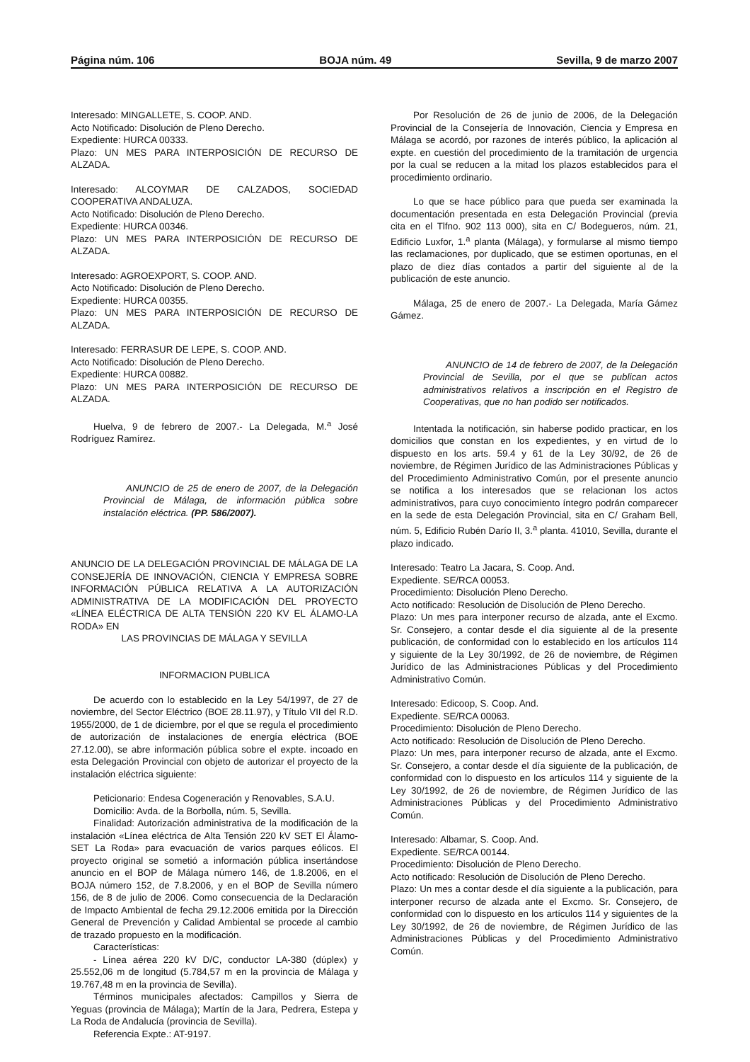Página núm. 106 BOJA núm. 49 Sevilla, 9 de marzo 2007
Interesado: MINGALLETE, S. COOP. AND.
Acto Notificado: Disolución de Pleno Derecho.
Expediente: HURCA 00333.
Plazo: UN MES PARA INTERPOSICIÓN DE RECURSO DE ALZADA.
Interesado: ALCOYMAR DE CALZADOS, SOCIEDAD COOPERATIVA ANDALUZA.
Acto Notificado: Disolución de Pleno Derecho.
Expediente: HURCA 00346.
Plazo: UN MES PARA INTERPOSICIÓN DE RECURSO DE ALZADA.
Interesado: AGROEXPORT, S. COOP. AND.
Acto Notificado: Disolución de Pleno Derecho.
Expediente: HURCA 00355.
Plazo: UN MES PARA INTERPOSICIÓN DE RECURSO DE ALZADA.
Interesado: FERRASUR DE LEPE, S. COOP. AND.
Acto Notificado: Disolución de Pleno Derecho.
Expediente: HURCA 00882.
Plazo: UN MES PARA INTERPOSICIÓN DE RECURSO DE ALZADA.
Huelva, 9 de febrero de 2007.- La Delegada, M.<sup>a</sup> José Rodríguez Ramírez.
ANUNCIO de 25 de enero de 2007, de la Delegación Provincial de Málaga, de información pública sobre instalación eléctrica. (PP. 586/2007).
ANUNCIO DE LA DELEGACIÓN PROVINCIAL DE MÁLAGA DE LA CONSEJERÍA DE INNOVACIÓN, CIENCIA Y EMPRESA SOBRE INFORMACIÓN PÚBLICA RELATIVA A LA AUTORIZACIÓN ADMINISTRATIVA DE LA MODIFICACIÓN DEL PROYECTO «LÍNEA ELÉCTRICA DE ALTA TENSIÓN 220 KV EL ÁLAMO-LA RODA» EN
LAS PROVINCIAS DE MÁLAGA Y SEVILLA
INFORMACION PUBLICA
De acuerdo con lo establecido en la Ley 54/1997, de 27 de noviembre, del Sector Eléctrico (BOE 28.11.97), y Título VII del R.D. 1955/2000, de 1 de diciembre, por el que se regula el procedimiento de autorización de instalaciones de energía eléctrica (BOE 27.12.00), se abre información pública sobre el expte. incoado en esta Delegación Provincial con objeto de autorizar el proyecto de la instalación eléctrica siguiente:
Peticionario: Endesa Cogeneración y Renovables, S.A.U.
Domicilio: Avda. de la Borbolla, núm. 5, Sevilla.
Finalidad: Autorización administrativa de la modificación de la instalación «Línea eléctrica de Alta Tensión 220 kV SET El Álamo-SET La Roda» para evacuación de varios parques eólicos. El proyecto original se sometió a información pública insertándose anuncio en el BOP de Málaga número 146, de 1.8.2006, en el BOJA número 152, de 7.8.2006, y en el BOP de Sevilla número 156, de 8 de julio de 2006. Como consecuencia de la Declaración de Impacto Ambiental de fecha 29.12.2006 emitida por la Dirección General de Prevención y Calidad Ambiental se procede al cambio de trazado propuesto en la modificación.
Características:
- Línea aérea 220 kV D/C, conductor LA-380 (dúplex) y 25.552,06 m de longitud (5.784,57 m en la provincia de Málaga y 19.767,48 m en la provincia de Sevilla).
Términos municipales afectados: Campillos y Sierra de Yeguas (provincia de Málaga); Martín de la Jara, Pedrera, Estepa y La Roda de Andalucía (provincia de Sevilla).
Referencia Expte.: AT-9197.
Por Resolución de 26 de junio de 2006, de la Delegación Provincial de la Consejería de Innovación, Ciencia y Empresa en Málaga se acordó, por razones de interés público, la aplicación al expte. en cuestión del procedimiento de la tramitación de urgencia por la cual se reducen a la mitad los plazos establecidos para el procedimiento ordinario.
Lo que se hace público para que pueda ser examinada la documentación presentada en esta Delegación Provincial (previa cita en el Tlfno. 902 113 000), sita en C/ Bodegueros, núm. 21, Edificio Luxfor, 1.<sup>a</sup> planta (Málaga), y formularse al mismo tiempo las reclamaciones, por duplicado, que se estimen oportunas, en el plazo de diez días contados a partir del siguiente al de la publicación de este anuncio.
Málaga, 25 de enero de 2007.- La Delegada, María Gámez Gámez.
ANUNCIO de 14 de febrero de 2007, de la Delegación Provincial de Sevilla, por el que se publican actos administrativos relativos a inscripción en el Registro de Cooperativas, que no han podido ser notificados.
Intentada la notificación, sin haberse podido practicar, en los domicilios que constan en los expedientes, y en virtud de lo dispuesto en los arts. 59.4 y 61 de la Ley 30/92, de 26 de noviembre, de Régimen Jurídico de las Administraciones Públicas y del Procedimiento Administrativo Común, por el presente anuncio se notifica a los interesados que se relacionan los actos administrativos, para cuyo conocimiento íntegro podrán comparecer en la sede de esta Delegación Provincial, sita en C/ Graham Bell, núm. 5, Edificio Rubén Darío II, 3.<sup>a</sup> planta. 41010, Sevilla, durante el plazo indicado.
Interesado: Teatro La Jacara, S. Coop. And.
Expediente. SE/RCA 00053.
Procedimiento: Disolución Pleno Derecho.
Acto notificado: Resolución de Disolución de Pleno Derecho.
Plazo: Un mes para interponer recurso de alzada, ante el Excmo. Sr. Consejero, a contar desde el día siguiente al de la presente publicación, de conformidad con lo establecido en los artículos 114 y siguiente de la Ley 30/1992, de 26 de noviembre, de Régimen Jurídico de las Administraciones Públicas y del Procedimiento Administrativo Común.
Interesado: Edicoop, S. Coop. And.
Expediente. SE/RCA 00063.
Procedimiento: Disolución de Pleno Derecho.
Acto notificado: Resolución de Disolución de Pleno Derecho.
Plazo: Un mes, para interponer recurso de alzada, ante el Excmo. Sr. Consejero, a contar desde el día siguiente de la publicación, de conformidad con lo dispuesto en los artículos 114 y siguiente de la Ley 30/1992, de 26 de noviembre, de Régimen Jurídico de las Administraciones Públicas y del Procedimiento Administrativo Común.
Interesado: Albamar, S. Coop. And.
Expediente. SE/RCA 00144.
Procedimiento: Disolución de Pleno Derecho.
Acto notificado: Resolución de Disolución de Pleno Derecho.
Plazo: Un mes a contar desde el día siguiente a la publicación, para interponer recurso de alzada ante el Excmo. Sr. Consejero, de conformidad con lo dispuesto en los artículos 114 y siguientes de la Ley 30/1992, de 26 de noviembre, de Régimen Jurídico de las Administraciones Públicas y del Procedimiento Administrativo Común.